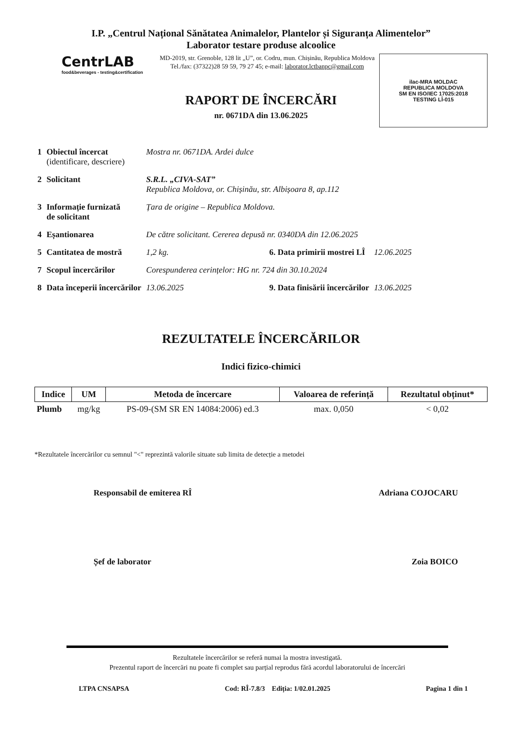I.P. „Centrul Național Sănătatea Animalelor, Plantelor și Siguranța Alimentelor”
Laborator testare produse alcoolice
CentrLAB
food&beverages - testing&certification
MD-2019, str. Grenoble, 128 lit „U”, or. Codru, mun. Chișinău, Republica Moldova
Tel./fax: (37322)28 59 59, 79 27 45; e-mail: laborator.lctbanpc@gmail.com
ilac-MRA MOLDAC
REPUBLICA MOLDOVA
SM EN ISO/IEC 17025:2018
TESTING LÎ-015
RAPORT DE ÎNCERCĂRI
nr. 0671DA din 13.06.2025
| 1 | Obiectul încercat (identificare, descriere) | Mostra nr. 0671DA. Ardei dulce | | |
| 2 | Solicitant | S.R.L. „CIVA-SAT” Republica Moldova, or. Chișinău, str. Albișoara 8, ap.112 | | |
| 3 | Informație furnizată de solicitant | Țara de origine – Republica Moldova. | | |
| 4 | Eșantionarea | De către solicitant. Cererea depusă nr. 0340DA din 12.06.2025 | | |
| 5 | Cantitatea de mostră | 1,2 kg. | 6. Data primirii mostrei LÎ | 12.06.2025 |
| 7 | Scopul încercărilor | Corespunderea cerințelor: HG nr. 724 din 30.10.2024 | | |
| 8 | Data începerii încercărilor | 13.06.2025 | 9. Data finisării încercărilor | 13.06.2025 |
REZULTATELE ÎNCERCĂRILOR
Indici fizico-chimici
| Indice | UM | Metoda de încercare | Valoarea de referință | Rezultatul obținut* |
| --- | --- | --- | --- | --- |
| Plumb | mg/kg | PS-09-(SM SR EN 14084:2006) ed.3 | max. 0,050 | < 0,02 |
*Rezultatele încercărilor cu semnul "<" reprezintă valorile situate sub limita de detecție a metodei
Responsabil de emiterea RÎ Adriana COJOCARU
Șef de laborator Zoia BOICO
Rezultatele încercărilor se referă numai la mostra investigată.
Prezentul raport de încercări nu poate fi complet sau parțial reprodus fără acordul laboratorului de încercări
LTPA CNSAPSA Cod: RÎ-7.8/3 Ediția: 1/02.01.2025 Pagina 1 din 1